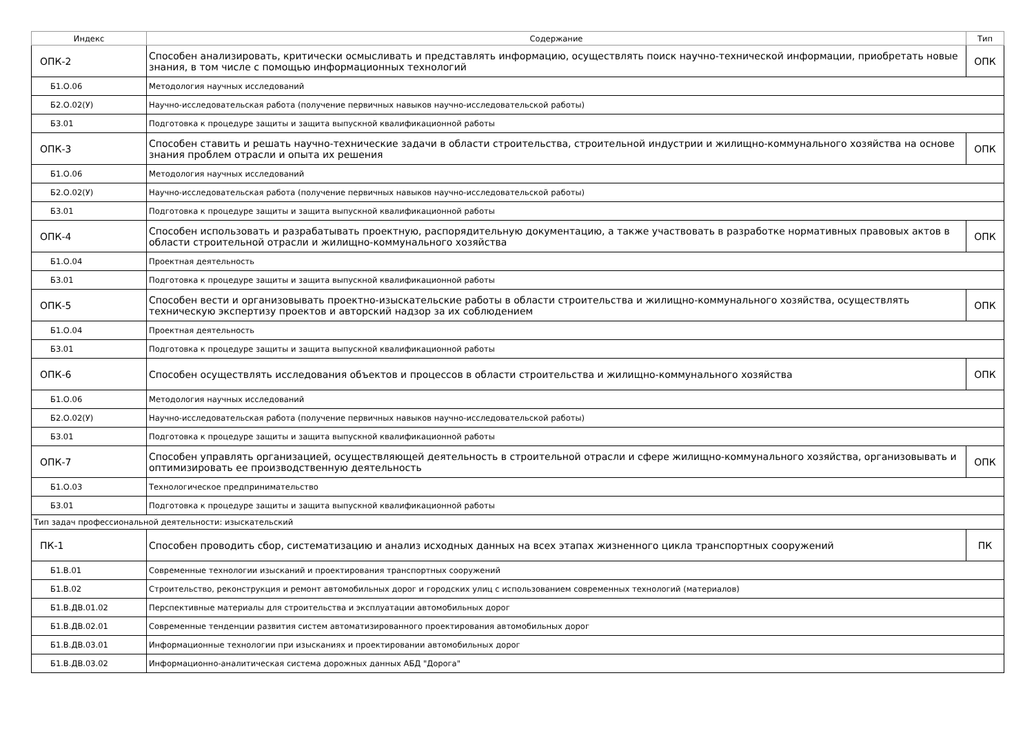| Индекс | Содержание | Тип |
| --- | --- | --- |
| ОПК-2 | Способен анализировать, критически осмысливать и представлять информацию, осуществлять поиск научно-технической информации, приобретать новые знания, в том числе с помощью информационных технологий | ОПК |
| Б1.О.06 | Методология научных исследований | |
| Б2.О.02(У) | Научно-исследовательская работа (получение первичных навыков научно-исследовательской работы) | |
| Б3.01 | Подготовка к процедуре защиты и защита выпускной квалификационной работы | |
| ОПК-3 | Способен ставить и решать научно-технические задачи в области строительства, строительной индустрии и жилищно-коммунального хозяйства на основе знания проблем отрасли и опыта их решения | ОПК |
| Б1.О.06 | Методология научных исследований | |
| Б2.О.02(У) | Научно-исследовательская работа (получение первичных навыков научно-исследовательской работы) | |
| Б3.01 | Подготовка к процедуре защиты и защита выпускной квалификационной работы | |
| ОПК-4 | Способен использовать и разрабатывать проектную, распорядительную документацию, а также участвовать в разработке нормативных правовых актов в области строительной отрасли и жилищно-коммунального хозяйства | ОПК |
| Б1.О.04 | Проектная деятельность | |
| Б3.01 | Подготовка к процедуре защиты и защита выпускной квалификационной работы | |
| ОПК-5 | Способен вести и организовывать проектно-изыскательские работы в области строительства и жилищно-коммунального хозяйства, осуществлять техническую экспертизу проектов и авторский надзор за их соблюдением | ОПК |
| Б1.О.04 | Проектная деятельность | |
| Б3.01 | Подготовка к процедуре защиты и защита выпускной квалификационной работы | |
| ОПК-6 | Способен осуществлять исследования объектов и процессов в области строительства и жилищно-коммунального хозяйства | ОПК |
| Б1.О.06 | Методология научных исследований | |
| Б2.О.02(У) | Научно-исследовательская работа (получение первичных навыков научно-исследовательской работы) | |
| Б3.01 | Подготовка к процедуре защиты и защита выпускной квалификационной работы | |
| ОПК-7 | Способен управлять организацией, осуществляющей деятельность в строительной отрасли и сфере жилищно-коммунального хозяйства, организовывать и оптимизировать ее производственную деятельность | ОПК |
| Б1.О.03 | Технологическое предпринимательство | |
| Б3.01 | Подготовка к процедуре защиты и защита выпускной квалификационной работы | |
| Тип задач профессиональной деятельности: изыскательский | | |
| ПК-1 | Способен проводить сбор, систематизацию и анализ исходных данных на всех этапах жизненного цикла транспортных сооружений | ПК |
| Б1.В.01 | Современные технологии изысканий и проектирования транспортных сооружений | |
| Б1.В.02 | Строительство, реконструкция и ремонт автомобильных дорог и городских улиц с использованием современных технологий (материалов) | |
| Б1.В.ДВ.01.02 | Перспективные материалы для строительства и эксплуатации автомобильных дорог | |
| Б1.В.ДВ.02.01 | Современные тенденции развития систем автоматизированного проектирования автомобильных дорог | |
| Б1.В.ДВ.03.01 | Информационные технологии при изысканиях и проектировании автомобильных дорог | |
| Б1.В.ДВ.03.02 | Информационно-аналитическая система дорожных данных АБД "Дорога" | |